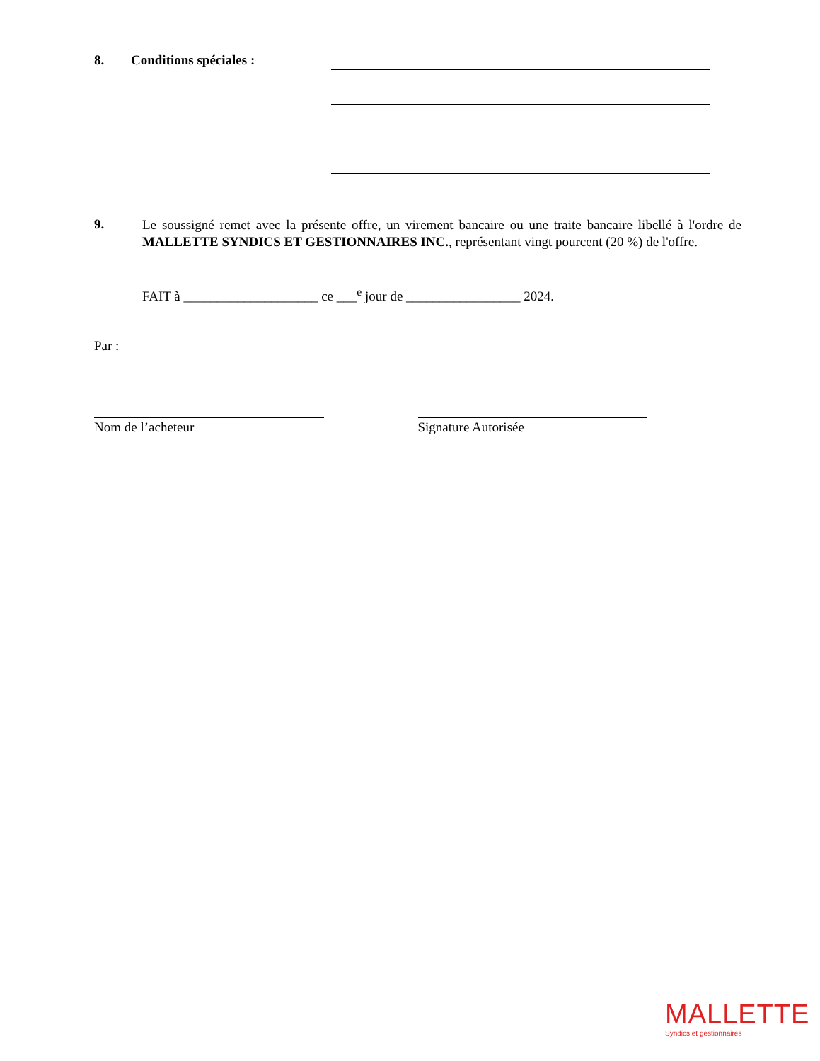8. Conditions spéciales :
9.
Le soussigné remet avec la présente offre, un virement bancaire ou une traite bancaire libellé à l'ordre de MALLETTE SYNDICS ET GESTIONNAIRES INC., représentant vingt pourcent (20 %) de l'offre.
FAIT à ____________________ ce ___<sup>e</sup> jour de _________________ 2024.
Par :
Nom de l’acheteur Signature Autorisée
MALLETTE
Syndics et gestionnaires